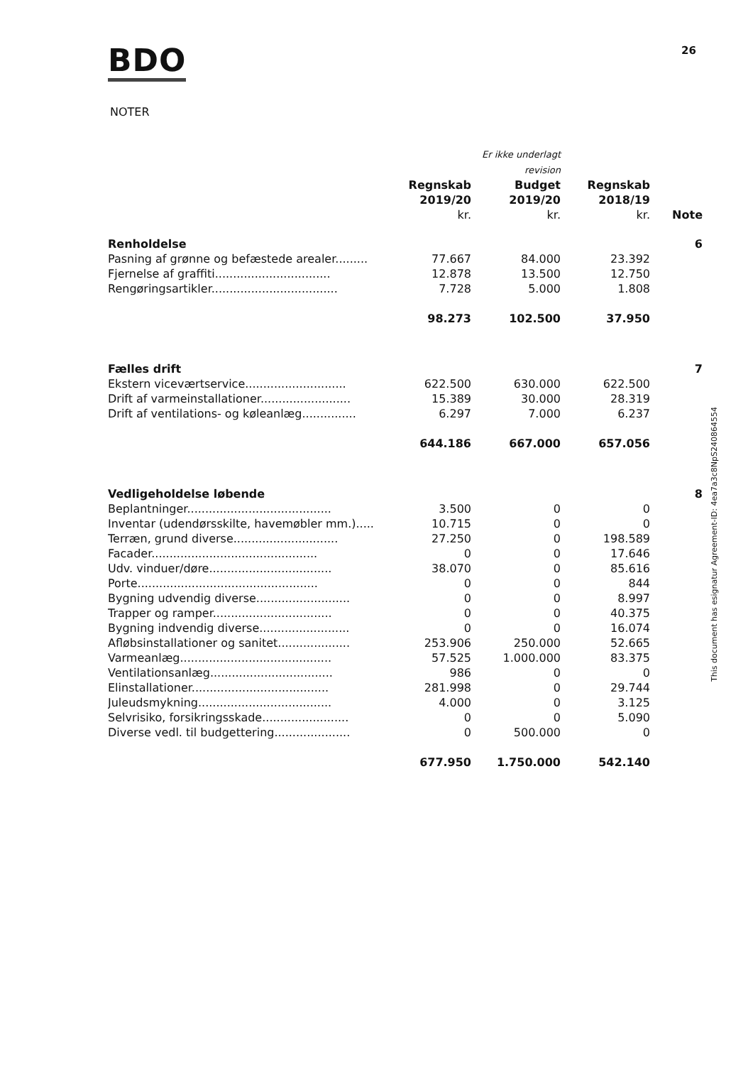BDO 26
NOTER
| | | Er ikke underlagt revision | | |
| --- | --- | --- | --- | --- |
| | Regnskab 2019/20 kr. | Budget 2019/20 kr. | Regnskab 2018/19 kr. | Note |
| Renholdelse | | | | 6 |
| Pasning af grønne og befæstede arealer......... | 77.667 | 84.000 | 23.392 | |
| Fjernelse af graffiti................................ | 12.878 | 13.500 | 12.750 | |
| Rengøringsartikler................................... | 7.728 | 5.000 | 1.808 | |
| | 98.273 | 102.500 | 37.950 | |
| Fælles drift | | | | 7 |
| Ekstern viceværtservice............................ | 622.500 | 630.000 | 622.500 | |
| Drift af varmeinstallationer......................... | 15.389 | 30.000 | 28.319 | |
| Drift af ventilations- og køleanlæg............... | 6.297 | 7.000 | 6.237 | |
| | 644.186 | 667.000 | 657.056 | |
| Vedligeholdelse løbende | | | | 8 |
| Beplantninger........................................ | 3.500 | 0 | 0 | |
| Inventar (udendørsskilte, havemøbler mm.)..... | 10.715 | 0 | 0 | |
| Terræn, grund diverse............................. | 27.250 | 0 | 198.589 | |
| Facader.............................................. | 0 | 0 | 17.646 | |
| Udv. vinduer/døre.................................. | 38.070 | 0 | 85.616 | |
| Porte.................................................. | 0 | 0 | 844 | |
| Bygning udvendig diverse.......................... | 0 | 0 | 8.997 | |
| Trapper og ramper................................. | 0 | 0 | 40.375 | |
| Bygning indvendig diverse......................... | 0 | 0 | 16.074 | |
| Afløbsinstallationer og sanitet.................... | 253.906 | 250.000 | 52.665 | |
| Varmeanlæg.......................................... | 57.525 | 1.000.000 | 83.375 | |
| Ventilationsanlæg.................................. | 986 | 0 | 0 | |
| Elinstallationer...................................... | 281.998 | 0 | 29.744 | |
| Juleudsmykning..................................... | 4.000 | 0 | 3.125 | |
| Selvrisiko, forsikringsskade........................ | 0 | 0 | 5.090 | |
| Diverse vedl. til budgettering..................... | 0 | 500.000 | 0 | |
| | 677.950 | 1.750.000 | 542.140 | |
This document has esignatur Agreement-ID: 4ea7a3c8NpS240864554